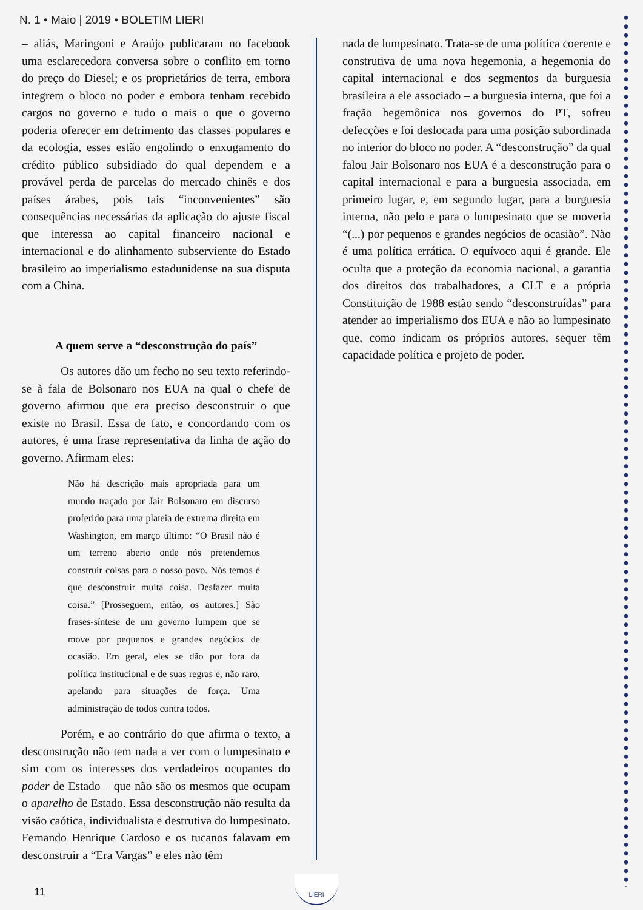N. 1 • Maio | 2019 • BOLETIM LIERI
– aliás, Maringoni e Araújo publicaram no facebook uma esclarecedora conversa sobre o conflito em torno do preço do Diesel; e os proprietários de terra, embora integrem o bloco no poder e embora tenham recebido cargos no governo e tudo o mais o que o governo poderia oferecer em detrimento das classes populares e da ecologia, esses estão engolindo o enxugamento do crédito público subsidiado do qual dependem e a provável perda de parcelas do mercado chinês e dos países árabes, pois tais “inconvenientes” são consequências necessárias da aplicação do ajuste fiscal que interessa ao capital financeiro nacional e internacional e do alinhamento subserviente do Estado brasileiro ao imperialismo estadunidense na sua disputa com a China.
A quem serve a “desconstrução do país”
Os autores dão um fecho no seu texto referindo-se à fala de Bolsonaro nos EUA na qual o chefe de governo afirmou que era preciso desconstruir o que existe no Brasil. Essa de fato, e concordando com os autores, é uma frase representativa da linha de ação do governo. Afirmam eles:
Não há descrição mais apropriada para um mundo traçado por Jair Bolsonaro em discurso proferido para uma plateia de extrema direita em Washington, em março último: “O Brasil não é um terreno aberto onde nós pretendemos construir coisas para o nosso povo. Nós temos é que desconstruir muita coisa. Desfazer muita coisa.” [Prosseguem, então, os autores.] São frases-síntese de um governo lumpem que se move por pequenos e grandes negócios de ocasião. Em geral, eles se dão por fora da política institucional e de suas regras e, não raro, apelando para situações de força. Uma administração de todos contra todos.
Porém, e ao contrário do que afirma o texto, a desconstrução não tem nada a ver com o lumpesinato e sim com os interesses dos verdadeiros ocupantes do poder de Estado – que não são os mesmos que ocupam o aparelho de Estado. Essa desconstrução não resulta da visão caótica, individualista e destrutiva do lumpesinato. Fernando Henrique Cardoso e os tucanos falavam em desconstruir a “Era Vargas” e eles não têm
nada de lumpesinato. Trata-se de uma política coerente e construtiva de uma nova hegemonia, a hegemonia do capital internacional e dos segmentos da burguesia brasileira a ele associado – a burguesia interna, que foi a fração hegemônica nos governos do PT, sofreu defecções e foi deslocada para uma posição subordinada no interior do bloco no poder. A “desconstrução” da qual falou Jair Bolsonaro nos EUA é a desconstrução para o capital internacional e para a burguesia associada, em primeiro lugar, e, em segundo lugar, para a burguesia interna, não pelo e para o lumpesinato que se moveria “(...) por pequenos e grandes negócios de ocasião”. Não é uma política errática. O equívoco aqui é grande. Ele oculta que a proteção da economia nacional, a garantia dos direitos dos trabalhadores, a CLT e a própria Constituição de 1988 estão sendo “desconstruídas” para atender ao imperialismo dos EUA e não ao lumpesinato que, como indicam os próprios autores, sequer têm capacidade política e projeto de poder.
11
LIERI